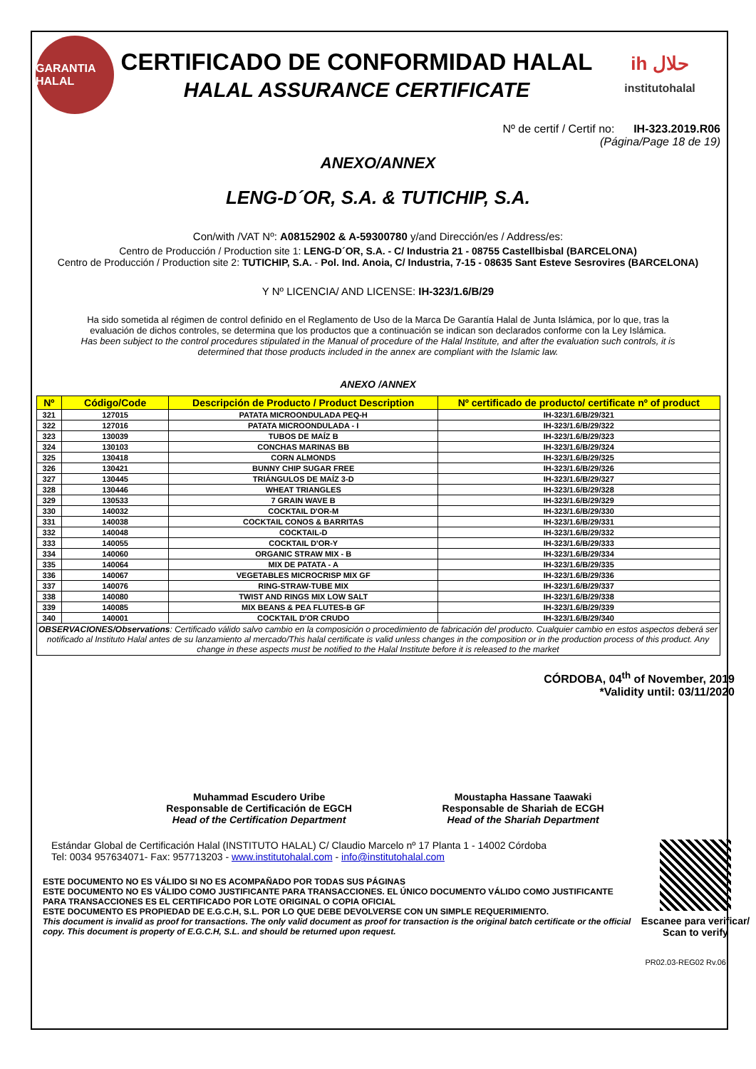GARANTIA HALAL
CERTIFICADO DE CONFORMIDAD HALAL
HALAL ASSURANCE CERTIFICATE
ih حلال
institutohalal
Nº de certif / Certif no: IH-323.2019.R06
(Página/Page 18 de 19)
ANEXO/ANNEX
LENG-D´OR, S.A. & TUTICHIP, S.A.
Con/with /VAT Nº: A08152902 & A-59300780 y/and Dirección/es / Address/es:
Centro de Producción / Production site 1: LENG-D´OR, S.A. - C/ Industria 21 - 08755 Castellbisbal (BARCELONA)
Centro de Producción / Production site 2: TUTICHIP, S.A. - Pol. Ind. Anoia, C/ Industria, 7-15 - 08635 Sant Esteve Sesrovires (BARCELONA)
Y Nº LICENCIA/ AND LICENSE: IH-323/1.6/B/29
Ha sido sometida al régimen de control definido en el Reglamento de Uso de la Marca De Garantía Halal de Junta Islámica, por lo que, tras la evaluación de dichos controles, se determina que los productos que a continuación se indican son declarados conforme con la Ley Islámica.
Has been subject to the control procedures stipulated in the Manual of procedure of the Halal Institute, and after the evaluation such controls, it is determined that those products included in the annex are compliant with the Islamic law.
ANEXO /ANNEX
| Nº | Código/Code | Descripción de Producto / Product Description | Nº certificado de producto/ certificate nº of product |
| --- | --- | --- | --- |
| 321 | 127015 | PATATA MICROONDULADA PEQ-H | IH-323/1.6/B/29/321 |
| 322 | 127016 | PATATA MICROONDULADA - I | IH-323/1.6/B/29/322 |
| 323 | 130039 | TUBOS DE MAÍZ B | IH-323/1.6/B/29/323 |
| 324 | 130103 | CONCHAS MARINAS BB | IH-323/1.6/B/29/324 |
| 325 | 130418 | CORN ALMONDS | IH-323/1.6/B/29/325 |
| 326 | 130421 | BUNNY CHIP SUGAR FREE | IH-323/1.6/B/29/326 |
| 327 | 130445 | TRIÁNGULOS DE MAÍZ 3-D | IH-323/1.6/B/29/327 |
| 328 | 130446 | WHEAT TRIANGLES | IH-323/1.6/B/29/328 |
| 329 | 130533 | 7 GRAIN WAVE B | IH-323/1.6/B/29/329 |
| 330 | 140032 | COCKTAIL D'OR-M | IH-323/1.6/B/29/330 |
| 331 | 140038 | COCKTAIL CONOS & BARRITAS | IH-323/1.6/B/29/331 |
| 332 | 140048 | COCKTAIL-D | IH-323/1.6/B/29/332 |
| 333 | 140055 | COCKTAIL D'OR-Y | IH-323/1.6/B/29/333 |
| 334 | 140060 | ORGANIC STRAW MIX - B | IH-323/1.6/B/29/334 |
| 335 | 140064 | MIX DE PATATA - A | IH-323/1.6/B/29/335 |
| 336 | 140067 | VEGETABLES MICROCRISP MIX GF | IH-323/1.6/B/29/336 |
| 337 | 140076 | RING-STRAW-TUBE MIX | IH-323/1.6/B/29/337 |
| 338 | 140080 | TWIST AND RINGS MIX LOW SALT | IH-323/1.6/B/29/338 |
| 339 | 140085 | MIX BEANS & PEA FLUTES-B GF | IH-323/1.6/B/29/339 |
| 340 | 140001 | COCKTAIL D'OR CRUDO | IH-323/1.6/B/29/340 |
| OBSERVACIONES/Observations : Certificado válido salvo cambio en la composición o procedimiento de fabricación del producto. Cualquier cambio en estos aspectos deberá ser notificado al Instituto Halal antes de su lanzamiento al mercado/This halal certificate is valid unless changes in the composition or in the production process of this product. Any change in these aspects must be notified to the Halal Institute before it is released to the market | | | |
CÓRDOBA, 04<sup>th</sup> of November, 2019
*Validity until: 03/11/2020
Muhammad Escudero Uribe
Responsable de Certificación de EGCH
Head of the Certification Department
Moustapha Hassane Taawaki
Responsable de Shariah de ECGH
Head of the Shariah Department
Estándar Global de Certificación Halal (INSTITUTO HALAL) C/ Claudio Marcelo nº 17 Planta 1 - 14002 Córdoba
Tel: 0034 957634071- Fax: 957713203 - www.institutohalal.com - info@institutohalal.com
ESTE DOCUMENTO NO ES VÁLIDO SI NO ES ACOMPAÑADO POR TODAS SUS PÁGINAS
ESTE DOCUMENTO NO ES VÁLIDO COMO JUSTIFICANTE PARA TRANSACCIONES. EL ÚNICO DOCUMENTO VÁLIDO COMO JUSTIFICANTE PARA TRANSACCIONES ES EL CERTIFICADO POR LOTE ORIGINAL O COPIA OFICIAL
ESTE DOCUMENTO ES PROPIEDAD DE E.G.C.H, S.L. POR LO QUE DEBE DEVOLVERSE CON UN SIMPLE REQUERIMIENTO.
This document is invalid as proof for transactions. The only valid document as proof for transaction is the original batch certificate or the official copy. This document is property of E.G.C.H, S.L. and should be returned upon request.
Escanee para verificar/ Scan to verify
PR02.03-REG02 Rv.06